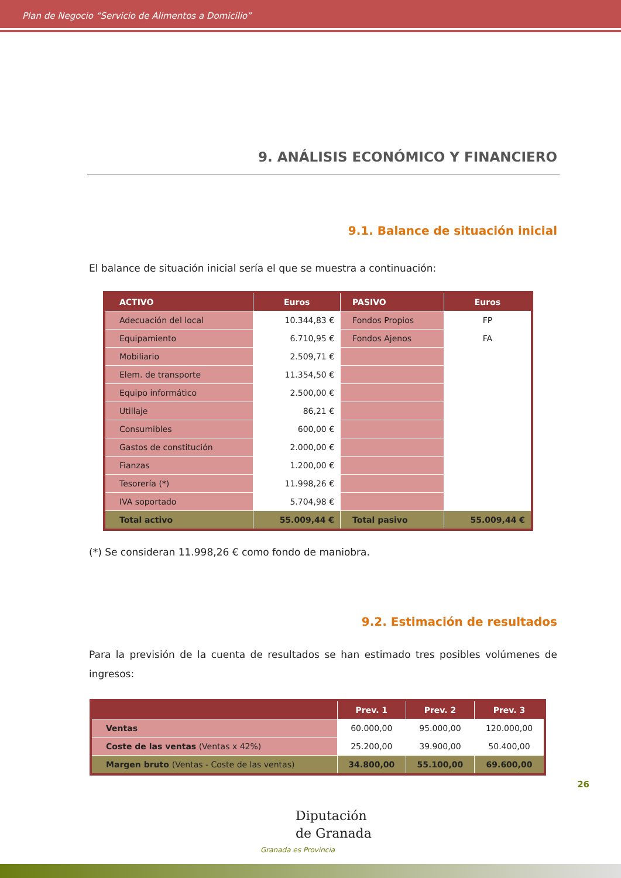Plan de Negocio “Servicio de Alimentos a Domicilio”
9. ANÁLISIS ECONÓMICO Y FINANCIERO
9.1. Balance de situación inicial
El balance de situación inicial sería el que se muestra a continuación:
| ACTIVO | Euros | PASIVO | Euros |
| --- | --- | --- | --- |
| Adecuación del local | 10.344,83 € | Fondos Propios | FP |
| Equipamiento | 6.710,95 € | Fondos Ajenos | FA |
| Mobiliario | 2.509,71 € | | |
| Elem. de transporte | 11.354,50 € | | |
| Equipo informático | 2.500,00 € | | |
| Utillaje | 86,21 € | | |
| Consumibles | 600,00 € | | |
| Gastos de constitución | 2.000,00 € | | |
| Fianzas | 1.200,00 € | | |
| Tesorería (*) | 11.998,26 € | | |
| IVA soportado | 5.704,98 € | | |
| Total activo | 55.009,44 € | Total pasivo | 55.009,44 € |
(*) Se consideran 11.998,26 € como fondo de maniobra.
9.2. Estimación de resultados
Para la previsión de la cuenta de resultados se han estimado tres posibles volúmenes de ingresos:
| | Prev. 1 | Prev. 2 | Prev. 3 |
| --- | --- | --- | --- |
| Ventas | 60.000,00 | 95.000,00 | 120.000,00 |
| Coste de las ventas (Ventas x 42%) | 25.200,00 | 39.900,00 | 50.400,00 |
| Margen bruto (Ventas - Coste de las ventas) | 34.800,00 | 55.100,00 | 69.600,00 |
26
Diputación
de Granada
Granada es Provincia